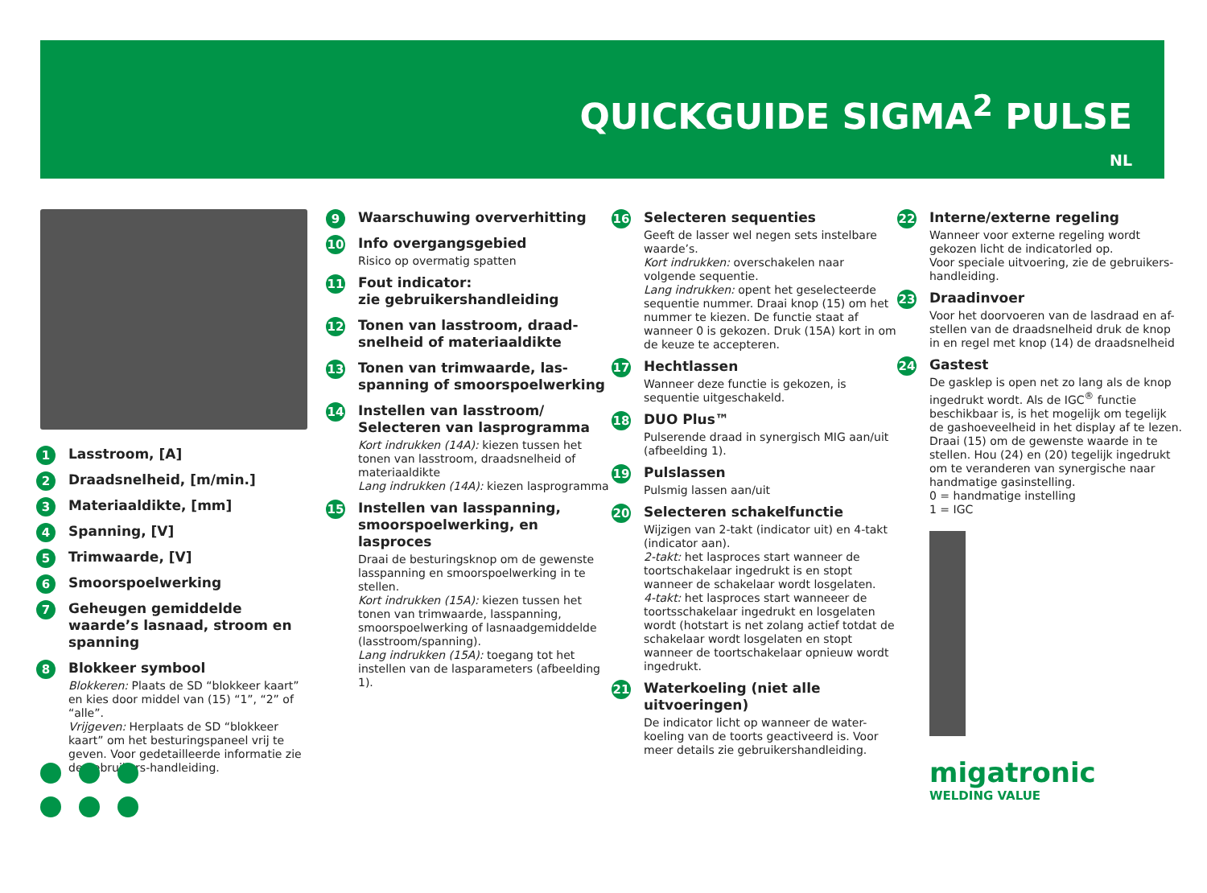QUICKGUIDE SIGMA<sup>2</sup> PULSE
NL
1
Lasstroom, [A]
2
Draadsnelheid, [m/min.]
3
Materiaaldikte, [mm]
4
Spanning, [V]
5
Trimwaarde, [V]
6
Smoorspoelwerking
7
Geheugen gemiddelde waarde’s lasnaad, stroom en spanning
8
Blokkeer symbool
Blokkeren: Plaats de SD “blokkeer kaart” en kies door middel van (15) “1”, “2” of “alle”.
Vrijgeven: Herplaats de SD “blokkeer kaart” om het besturingspaneel vrij te geven. Voor gedetailleerde informatie zie de gebruikers-handleiding.
9
Waarschuwing oververhitting
10
Info overgangsgebied
Risico op overmatig spatten
11
Fout indicator:
zie gebruikershandleiding
12
Tonen van lasstroom, draad-snelheid of materiaaldikte
13
Tonen van trimwaarde, las-spanning of smoorspoelwerking
14
Instellen van lasstroom/ Selecteren van lasprogramma
Kort indrukken (14A): kiezen tussen het tonen van lasstroom, draadsnelheid of materiaaldikte
Lang indrukken (14A): kiezen lasprogramma
15
Instellen van lasspanning, smoorspoelwerking, en lasproces
Draai de besturingsknop om de gewenste lasspanning en smoorspoelwerking in te stellen.
Kort indrukken (15A): kiezen tussen het tonen van trimwaarde, lasspanning, smoorspoelwerking of lasnaadgemiddelde (lasstroom/spanning).
Lang indrukken (15A): toegang tot het instellen van de lasparameters (afbeelding 1).
16
Selecteren sequenties
Geeft de lasser wel negen sets instelbare waarde’s.
Kort indrukken: overschakelen naar volgende sequentie.
Lang indrukken: opent het geselecteerde sequentie nummer. Draai knop (15) om het nummer te kiezen. De functie staat af wanneer 0 is gekozen. Druk (15A) kort in om de keuze te accepteren.
17
Hechtlassen
Wanneer deze functie is gekozen, is sequentie uitgeschakeld.
18
DUO Plus™
Pulserende draad in synergisch MIG aan/uit (afbeelding 1).
19
Pulslassen
Pulsmig lassen aan/uit
20
Selecteren schakelfunctie
Wijzigen van 2-takt (indicator uit) en 4-takt (indicator aan).
2-takt: het lasproces start wanneer de toortschakelaar ingedrukt is en stopt wanneer de schakelaar wordt losgelaten.
4-takt: het lasproces start wanneeer de toortsschakelaar ingedrukt en losgelaten wordt (hotstart is net zolang actief totdat de schakelaar wordt losgelaten en stopt wanneer de toortschakelaar opnieuw wordt ingedrukt.
21
Waterkoeling (niet alle uitvoeringen)
De indicator licht op wanneer de water-koeling van de toorts geactiveerd is. Voor meer details zie gebruikershandleiding.
22
Interne/externe regeling
Wanneer voor externe regeling wordt gekozen licht de indicatorled op.
Voor speciale uitvoering, zie de gebruikers-handleiding.
23
Draadinvoer
Voor het doorvoeren van de lasdraad en af-stellen van de draadsnelheid druk de knop in en regel met knop (14) de draadsnelheid
24
Gastest
De gasklep is open net zo lang als de knop ingedrukt wordt. Als de IGC<sup>®</sup> functie beschikbaar is, is het mogelijk om tegelijk de gashoeveelheid in het display af te lezen. Draai (15) om de gewenste waarde in te stellen. Hou (24) en (20) tegelijk ingedrukt om te veranderen van synergische naar handmatige gasinstelling.
0 = handmatige instelling
1 = IGC
migatronic
WELDING VALUE